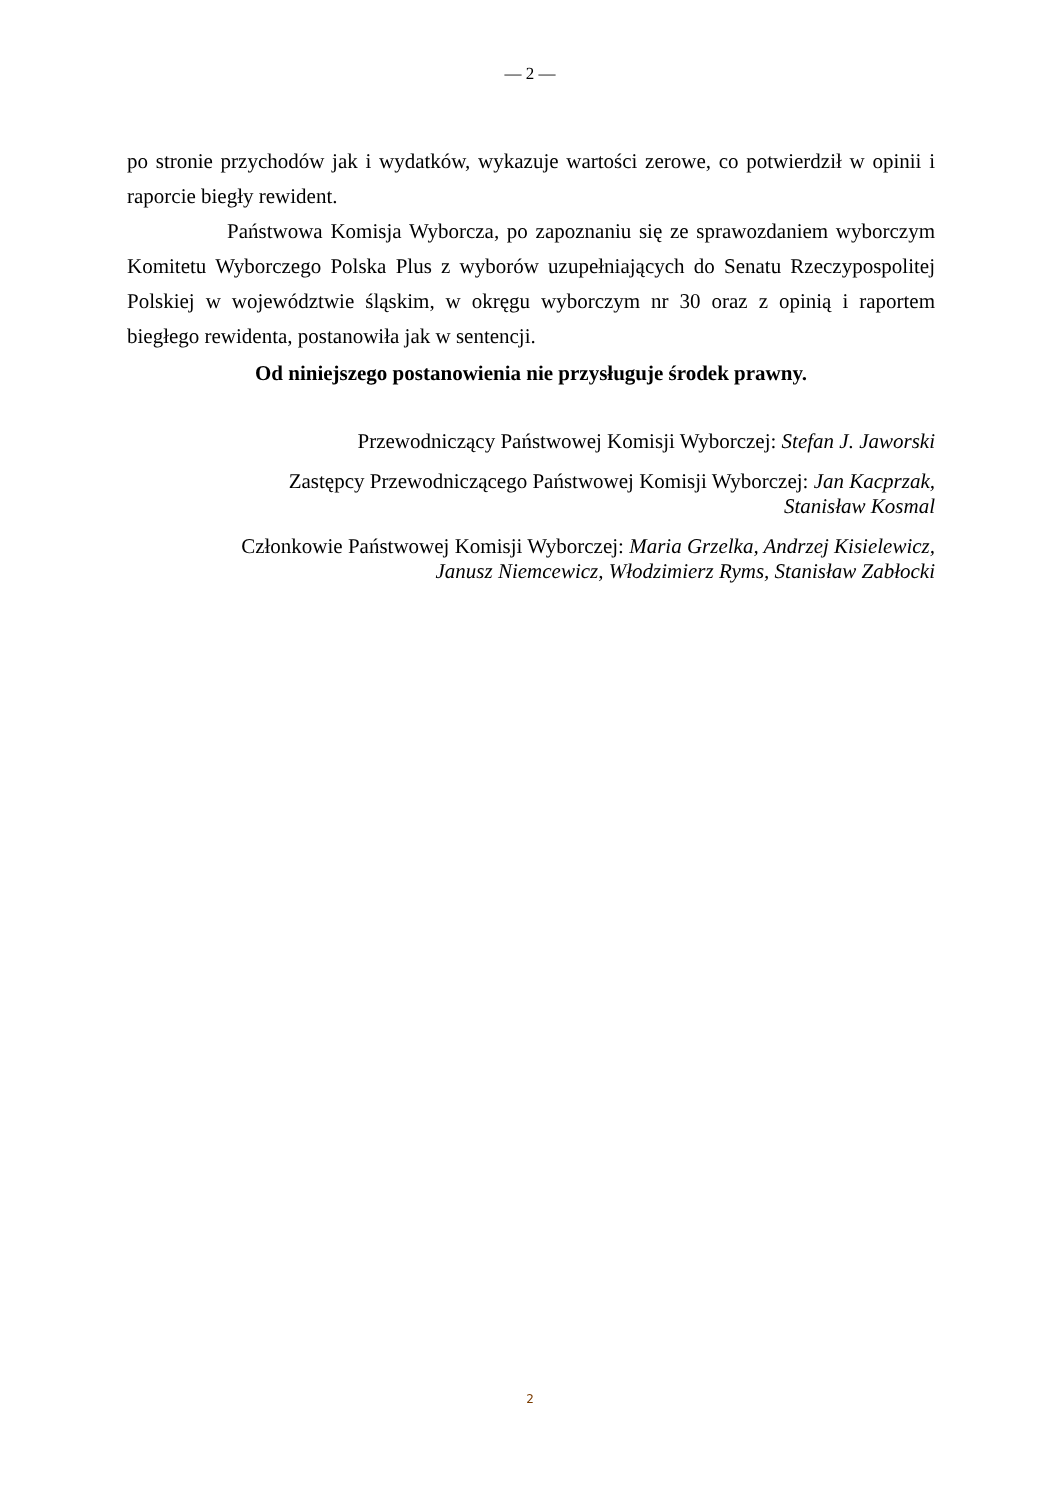— 2 —
po stronie przychodów jak i wydatków, wykazuje wartości zerowe, co potwierdził w opinii i raporcie biegły rewident.
Państwowa Komisja Wyborcza, po zapoznaniu się ze sprawozdaniem wyborczym Komitetu Wyborczego Polska Plus z wyborów uzupełniających do Senatu Rzeczypospolitej Polskiej w województwie śląskim, w okręgu wyborczym nr 30 oraz z opinią i raportem biegłego rewidenta, postanowiła jak w sentencji.
Od niniejszego postanowienia nie przysługuje środek prawny.
Przewodniczący Państwowej Komisji Wyborczej: Stefan J. Jaworski
Zastępcy Przewodniczącego Państwowej Komisji Wyborczej: Jan Kacprzak,
Stanisław Kosmal
Członkowie Państwowej Komisji Wyborczej: Maria Grzelka, Andrzej Kisielewicz,
Janusz Niemcewicz, Włodzimierz Ryms, Stanisław Zabłocki
2